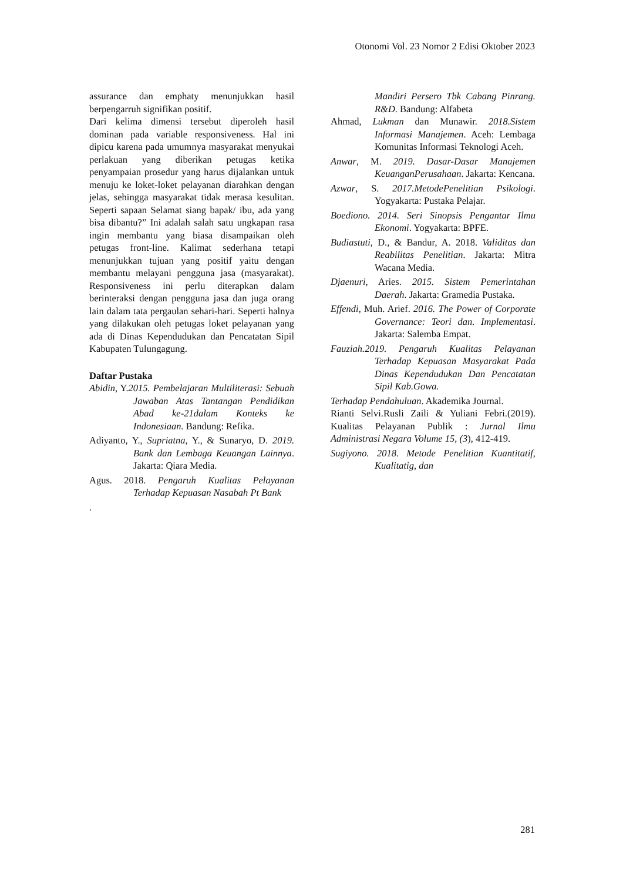Otonomi Vol. 23 Nomor 2 Edisi Oktober 2023
assurance dan emphaty menunjukkan hasil berpengarruh signifikan positif.
Dari kelima dimensi tersebut diperoleh hasil dominan pada variable responsiveness. Hal ini dipicu karena pada umumnya masyarakat menyukai perlakuan yang diberikan petugas ketika penyampaian prosedur yang harus dijalankan untuk menuju ke loket-loket pelayanan diarahkan dengan jelas, sehingga masyarakat tidak merasa kesulitan. Seperti sapaan Selamat siang bapak/ ibu, ada yang bisa dibantu?” Ini adalah salah satu ungkapan rasa ingin membantu yang biasa disampaikan oleh petugas front-line. Kalimat sederhana tetapi menunjukkan tujuan yang positif yaitu dengan membantu melayani pengguna jasa (masyarakat). Responsiveness ini perlu diterapkan dalam berinteraksi dengan pengguna jasa dan juga orang lain dalam tata pergaulan sehari-hari. Seperti halnya yang dilakukan oleh petugas loket pelayanan yang ada di Dinas Kependudukan dan Pencatatan Sipil Kabupaten Tulungagung.
Daftar Pustaka
Abidin, Y.2015. Pembelajaran Multiliterasi: Sebuah Jawaban Atas Tantangan Pendidikan Abad ke-21dalam Konteks ke Indonesiaan. Bandung: Refika.
Adiyanto, Y., Supriatna, Y., & Sunaryo, D. 2019. Bank dan Lembaga Keuangan Lainnya. Jakarta: Qiara Media.
Agus. 2018. Pengaruh Kualitas Pelayanan Terhadap Kepuasan Nasabah Pt Bank
.
Mandiri Persero Tbk Cabang Pinrang. R&D. Bandung: Alfabeta
Ahmad, Lukman dan Munawir. 2018.Sistem Informasi Manajemen. Aceh: Lembaga Komunitas Informasi Teknologi Aceh.
Anwar, M. 2019. Dasar-Dasar Manajemen KeuanganPerusahaan. Jakarta: Kencana.
Azwar, S. 2017.MetodePenelitian Psikologi. Yogyakarta: Pustaka Pelajar.
Boediono. 2014. Seri Sinopsis Pengantar Ilmu Ekonomi. Yogyakarta: BPFE.
Budiastuti, D., & Bandur, A. 2018. Validitas dan Reabilitas Penelitian. Jakarta: Mitra Wacana Media.
Djaenuri, Aries. 2015. Sistem Pemerintahan Daerah. Jakarta: Gramedia Pustaka.
Effendi, Muh. Arief. 2016. The Power of Corporate Governance: Teori dan. Implementasi. Jakarta: Salemba Empat.
Fauziah.2019. Pengaruh Kualitas Pelayanan Terhadap Kepuasan Masyarakat Pada Dinas Kependudukan Dan Pencatatan Sipil Kab.Gowa.
Terhadap Pendahuluan. Akademika Journal.
Rianti Selvi.Rusli Zaili & Yuliani Febri.(2019). Kualitas Pelayanan Publik : Jurnal Ilmu Administrasi Negara Volume 15, (3), 412-419.
Sugiyono. 2018. Metode Penelitian Kuantitatif, Kualitatig, dan
281